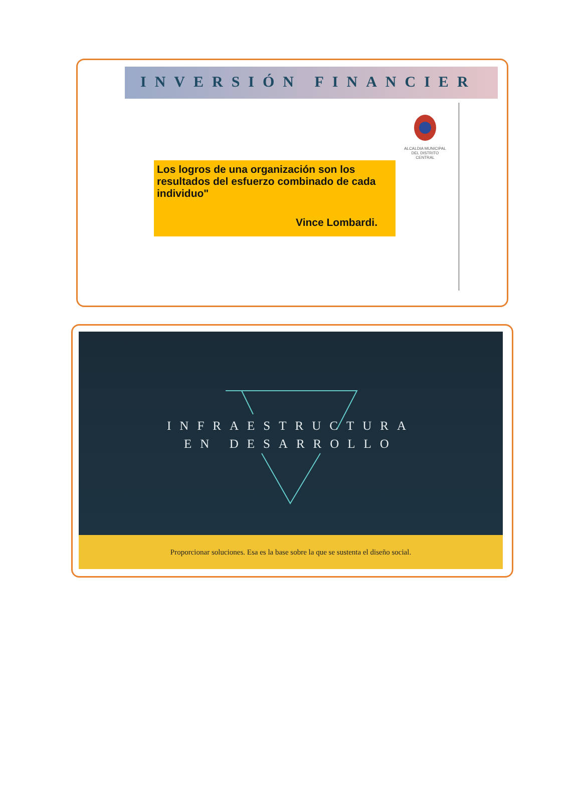INVERSIÓN FINANCIER
ALCALDIA MUNICIPAL DEL DISTRITO CENTRAL
Los logros de una organización son los resultados del esfuerzo combinado de cada individuo"
Vince Lombardi.
INFRAESTRUCTURA
EN DESARROLLO
Proporcionar soluciones. Esa es la base sobre la que se sustenta el diseño social.